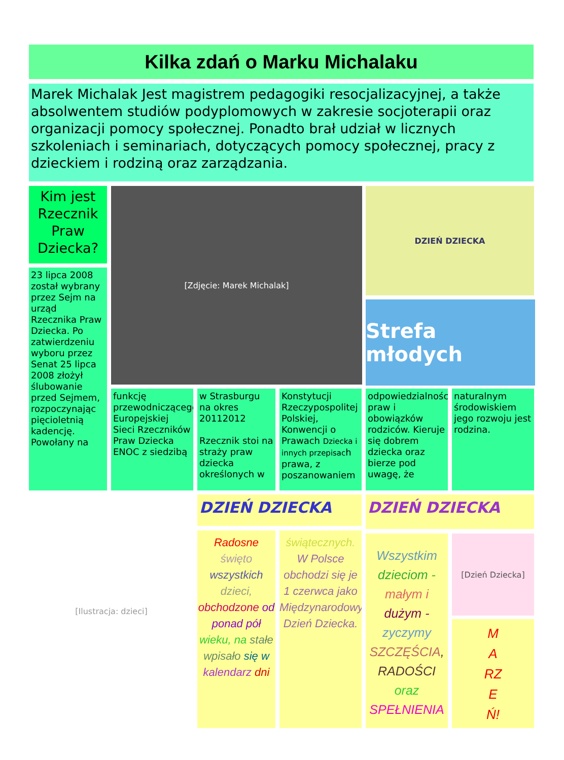Kilka zdań o Marku Michalaku
Marek Michalak Jest magistrem pedagogiki resocjalizacyjnej, a także absolwentem studiów podyplomowych w zakresie socjoterapii oraz organizacji pomocy społecznej. Ponadto brał udział w licznych szkoleniach i seminariach, dotyczących pomocy społecznej, pracy z dzieckiem i rodziną oraz zarządzania.
Kim jest Rzecznik Praw Dziecka?
[Zdjęcie: Marek Michalak] DZIEŃ DZIECKA
Strefa młodych
23 lipca 2008 został wybrany przez Sejm na urząd Rzecznika Praw Dziecka. Po zatwierdzeniu wyboru przez Senat 25 lipca 2008 złożył ślubowanie przed Sejmem, rozpoczynając pięcioletnią kadencję. Powołany na
funkcję przewodniczącego Europejskiej Sieci Rzeczników Praw Dziecka ENOC z siedzibą
w Strasburgu na okres 20112012
Rzecznik stoi na straży praw dziecka określonych w
Konstytucji Rzeczypospolitej Polskiej, Konwencji o Prawach Dziecka i innych przepisach prawa, z poszanowaniem
odpowiedzialności, praw i obowiązków rodziców. Kieruje się dobrem dziecka oraz bierze pod uwagę, że
naturalnym środowiskiem jego rozwoju jest rodzina.
[Ilustracja: dzieci] DZIEŃ DZIECKA DZIEŃ DZIECKA
Radosne święto wszystkich dzieci, obchodzone od ponad pół wieku, na stałe wpisało się w kalendarz dni
świątecznych.
W Polsce obchodzi się je 1 czerwca jako Międzynarodowy Dzień Dziecka.
Wszystkim dzieciom - małym i dużym - zyczymy SZCZĘŚCIA, RADOŚCI oraz SPEŁNIENIA
[Dzień Dziecka]
M
A
RZ
E
Ń!